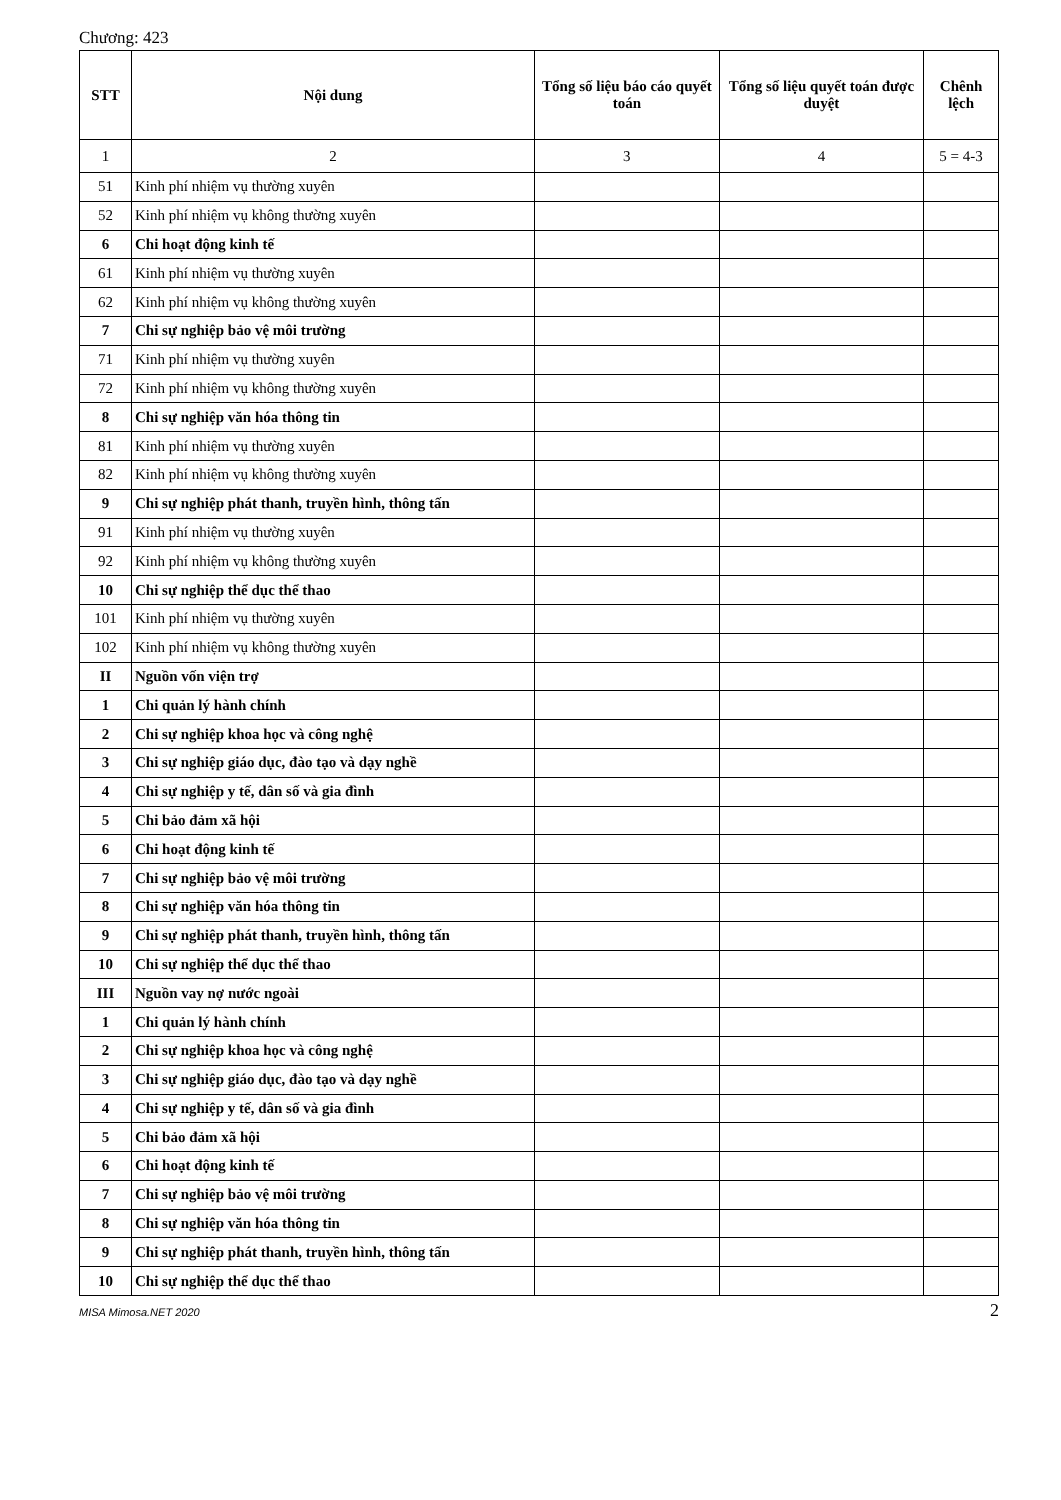Chương: 423
| STT | Nội dung | Tổng số liệu báo cáo quyết toán | Tổng số liệu quyết toán được duyệt | Chênh lệch |
| --- | --- | --- | --- | --- |
| 1 | 2 | 3 | 4 | 5 = 4-3 |
| 51 | Kinh phí nhiệm vụ thường xuyên | | | |
| 52 | Kinh phí nhiệm vụ không thường xuyên | | | |
| 6 | Chi hoạt động kinh tế | | | |
| 61 | Kinh phí nhiệm vụ thường xuyên | | | |
| 62 | Kinh phí nhiệm vụ không thường xuyên | | | |
| 7 | Chi sự nghiệp bảo vệ môi trường | | | |
| 71 | Kinh phí nhiệm vụ thường xuyên | | | |
| 72 | Kinh phí nhiệm vụ không thường xuyên | | | |
| 8 | Chi sự nghiệp văn hóa thông tin | | | |
| 81 | Kinh phí nhiệm vụ thường xuyên | | | |
| 82 | Kinh phí nhiệm vụ không thường xuyên | | | |
| 9 | Chi sự nghiệp phát thanh, truyền hình, thông tấn | | | |
| 91 | Kinh phí nhiệm vụ thường xuyên | | | |
| 92 | Kinh phí nhiệm vụ không thường xuyên | | | |
| 10 | Chi sự nghiệp thể dục thể thao | | | |
| 101 | Kinh phí nhiệm vụ thường xuyên | | | |
| 102 | Kinh phí nhiệm vụ không thường xuyên | | | |
| II | Nguồn vốn viện trợ | | | |
| 1 | Chi quản lý hành chính | | | |
| 2 | Chi sự nghiệp khoa học và công nghệ | | | |
| 3 | Chi sự nghiệp giáo dục, đào tạo và dạy nghề | | | |
| 4 | Chi sự nghiệp y tế, dân số và gia đình | | | |
| 5 | Chi bảo đảm xã hội | | | |
| 6 | Chi hoạt động kinh tế | | | |
| 7 | Chi sự nghiệp bảo vệ môi trường | | | |
| 8 | Chi sự nghiệp văn hóa thông tin | | | |
| 9 | Chi sự nghiệp phát thanh, truyền hình, thông tấn | | | |
| 10 | Chi sự nghiệp thể dục thể thao | | | |
| III | Nguồn vay nợ nước ngoài | | | |
| 1 | Chi quản lý hành chính | | | |
| 2 | Chi sự nghiệp khoa học và công nghệ | | | |
| 3 | Chi sự nghiệp giáo dục, đào tạo và dạy nghề | | | |
| 4 | Chi sự nghiệp y tế, dân số và gia đình | | | |
| 5 | Chi bảo đảm xã hội | | | |
| 6 | Chi hoạt động kinh tế | | | |
| 7 | Chi sự nghiệp bảo vệ môi trường | | | |
| 8 | Chi sự nghiệp văn hóa thông tin | | | |
| 9 | Chi sự nghiệp phát thanh, truyền hình, thông tấn | | | |
| 10 | Chi sự nghiệp thể dục thể thao | | | |
MISA Mimosa.NET 2020 2